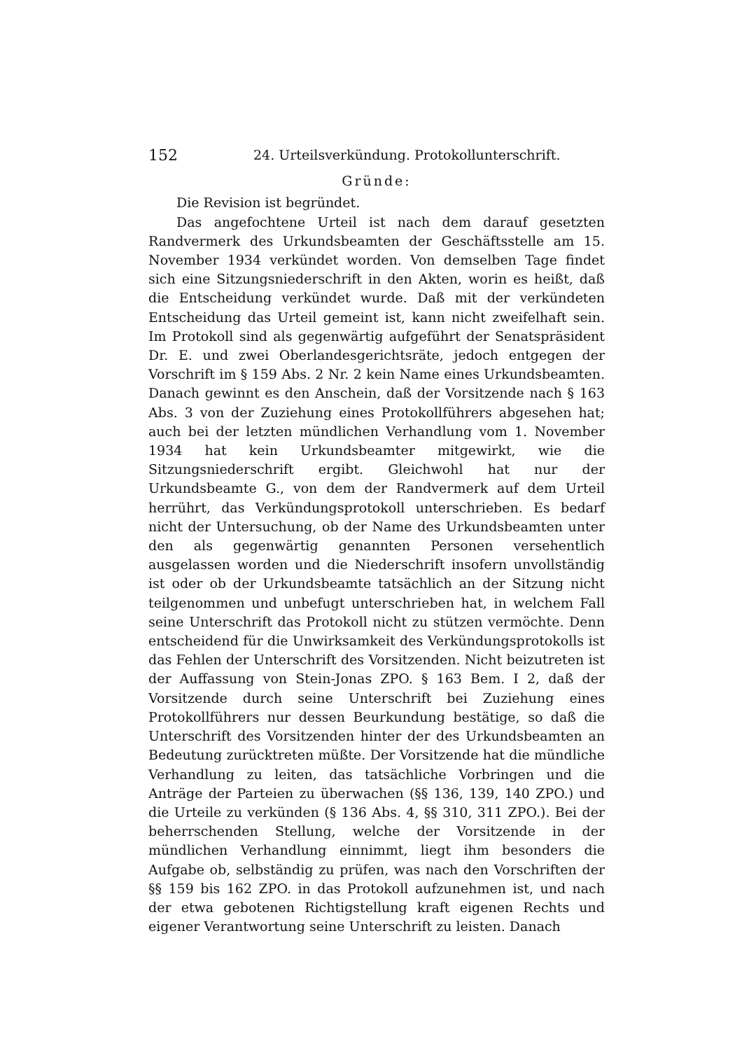152 24. Urteilsverkündung. Protokollunterschrift.
Gründe:
Die Revision ist begründet.
Das angefochtene Urteil ist nach dem darauf gesetzten Randvermerk des Urkundsbeamten der Geschäftsstelle am 15. November 1934 verkündet worden. Von demselben Tage findet sich eine Sitzungsniederschrift in den Akten, worin es heißt, daß die Entscheidung verkündet wurde. Daß mit der verkündeten Entscheidung das Urteil gemeint ist, kann nicht zweifelhaft sein. Im Protokoll sind als gegenwärtig aufgeführt der Senatspräsident Dr. E. und zwei Oberlandesgerichtsräte, jedoch entgegen der Vorschrift im § 159 Abs. 2 Nr. 2 kein Name eines Urkundsbeamten. Danach gewinnt es den Anschein, daß der Vorsitzende nach § 163 Abs. 3 von der Zuziehung eines Protokollführers abgesehen hat; auch bei der letzten mündlichen Verhandlung vom 1. November 1934 hat kein Urkundsbeamter mitgewirkt, wie die Sitzungsniederschrift ergibt. Gleichwohl hat nur der Urkundsbeamte G., von dem der Randvermerk auf dem Urteil herrührt, das Verkündungsprotokoll unterschrieben. Es bedarf nicht der Untersuchung, ob der Name des Urkundsbeamten unter den als gegenwärtig genannten Personen versehentlich ausgelassen worden und die Niederschrift insofern unvollständig ist oder ob der Urkundsbeamte tatsächlich an der Sitzung nicht teilgenommen und unbefugt unterschrieben hat, in welchem Fall seine Unterschrift das Protokoll nicht zu stützen vermöchte. Denn entscheidend für die Unwirksamkeit des Verkündungsprotokolls ist das Fehlen der Unterschrift des Vorsitzenden. Nicht beizutreten ist der Auffassung von Stein-Jonas ZPO. § 163 Bem. I 2, daß der Vorsitzende durch seine Unterschrift bei Zuziehung eines Protokollführers nur dessen Beurkundung bestätige, so daß die Unterschrift des Vorsitzenden hinter der des Urkundsbeamten an Bedeutung zurücktreten müßte. Der Vorsitzende hat die mündliche Verhandlung zu leiten, das tatsächliche Vorbringen und die Anträge der Parteien zu überwachen (§§ 136, 139, 140 ZPO.) und die Urteile zu verkünden (§ 136 Abs. 4, §§ 310, 311 ZPO.). Bei der beherrschenden Stellung, welche der Vorsitzende in der mündlichen Verhandlung einnimmt, liegt ihm besonders die Aufgabe ob, selbständig zu prüfen, was nach den Vorschriften der §§ 159 bis 162 ZPO. in das Protokoll aufzunehmen ist, und nach der etwa gebotenen Richtigstellung kraft eigenen Rechts und eigener Verantwortung seine Unterschrift zu leisten. Danach